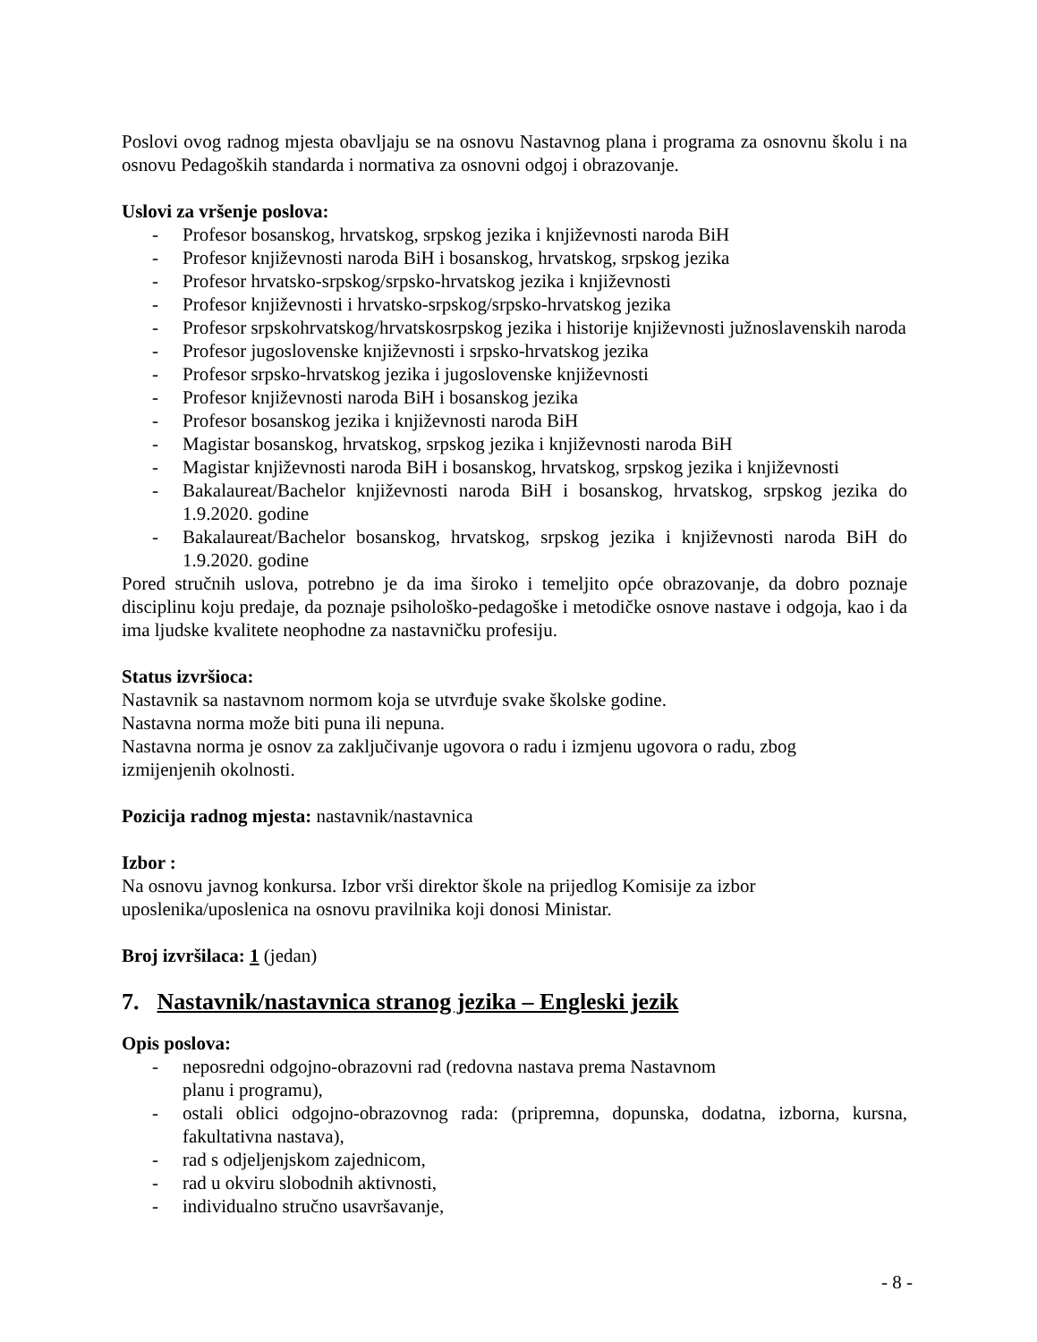Poslovi ovog radnog mjesta obavljaju se na osnovu Nastavnog plana i programa za osnovnu školu i na osnovu Pedagoških standarda i normativa za osnovni odgoj i obrazovanje.
Uslovi za vršenje poslova:
- Profesor bosanskog, hrvatskog, srpskog jezika i književnosti naroda BiH
- Profesor književnosti naroda BiH i bosanskog, hrvatskog, srpskog jezika
- Profesor hrvatsko-srpskog/srpsko-hrvatskog jezika i književnosti
- Profesor književnosti i hrvatsko-srpskog/srpsko-hrvatskog jezika
- Profesor srpskohrvatskog/hrvatskosrpskog jezika i historije književnosti južnoslavenskih naroda
- Profesor jugoslovenske književnosti i srpsko-hrvatskog jezika
- Profesor srpsko-hrvatskog jezika i jugoslovenske književnosti
- Profesor književnosti naroda BiH i bosanskog jezika
- Profesor bosanskog jezika i književnosti naroda BiH
- Magistar bosanskog, hrvatskog, srpskog jezika i književnosti naroda BiH
- Magistar književnosti naroda BiH i bosanskog, hrvatskog, srpskog jezika i književnosti
- Bakalaureat/Bachelor književnosti naroda BiH i bosanskog, hrvatskog, srpskog jezika do 1.9.2020. godine
- Bakalaureat/Bachelor bosanskog, hrvatskog, srpskog jezika i književnosti naroda BiH do 1.9.2020. godine
Pored stručnih uslova, potrebno je da ima široko i temeljito opće obrazovanje, da dobro poznaje disciplinu koju predaje, da poznaje psihološko-pedagoške i metodičke osnove nastave i odgoja, kao i da ima ljudske kvalitete neophodne za nastavničku profesiju.
Status izvršioca:
Nastavnik sa nastavnom normom koja se utvrđuje svake školske godine.
Nastavna norma može biti puna ili nepuna.
Nastavna norma je osnov za zaključivanje ugovora o radu i izmjenu ugovora o radu, zbog
izmijenjenih okolnosti.
Pozicija radnog mjesta: nastavnik/nastavnica
Izbor :
Na osnovu javnog konkursa. Izbor vrši direktor škole na prijedlog Komisije za izbor
uposlenika/uposlenica na osnovu pravilnika koji donosi Ministar.
Broj izvršilaca: 1 (jedan)
7. Nastavnik/nastavnica stranog jezika – Engleski jezik
Opis poslova:
- neposredni odgojno-obrazovni rad (redovna nastava prema Nastavnom
planu i programu),
- ostali oblici odgojno-obrazovnog rada: (pripremna, dopunska, dodatna, izborna, kursna, fakultativna nastava),
- rad s odjeljenjskom zajednicom,
- rad u okviru slobodnih aktivnosti,
- individualno stručno usavršavanje,
- 8 -